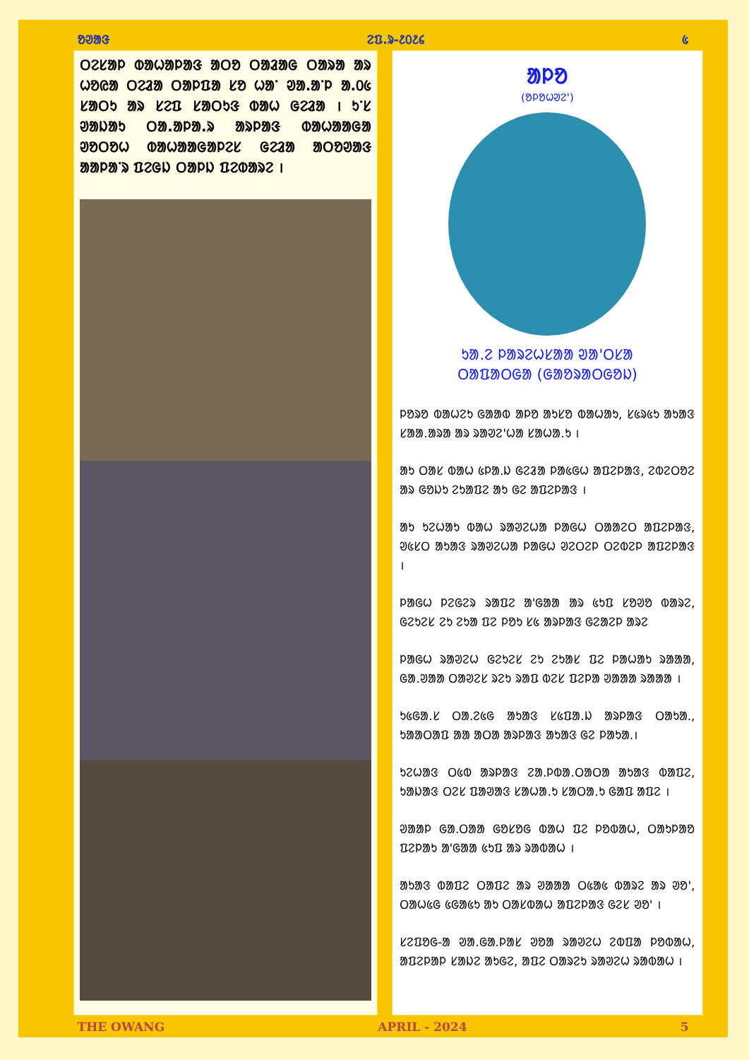ᱚᱣᱟᱝ ᱮᱯ.ᱨ-᱒᱐᱒᱔ ᱕
ᱛᱮᱥᱟᱞ ᱵᱟᱦᱟᱞᱟᱝ ᱟᱛᱚ ᱛᱟᱲᱟᱜ ᱛᱟᱨᱟ ᱟᱨ ᱦᱚᱭᱟ ᱛᱮᱲᱟ ᱛᱟᱞᱯᱟ ᱥᱚ ᱦᱟᱸ ᱣᱟ.ᱟᱸᱞ ᱟ.᱐᱕ ᱥᱟᱛᱩ ᱟᱨ ᱥᱮᱯ ᱥᱟᱛᱩᱝ ᱵᱟᱦ ᱜᱮᱲᱟ । ᱩᱸᱥ ᱣᱟᱡᱟᱩ ᱛᱟ.ᱟᱞᱟ.ᱨ ᱟᱨᱞᱟᱝ ᱵᱟᱦᱟᱟᱜᱟ ᱣᱚᱛᱚᱦ ᱵᱟᱦᱟᱟᱜᱟᱞᱮᱥ ᱜᱮᱲᱟ ᱟᱛᱚᱣᱟᱝ ᱟᱟᱞᱟᱸᱨ ᱯᱮᱜᱡ ᱛᱟᱞᱡ ᱯᱮᱵᱟᱨᱮ ।
ᱟᱞᱚ
(ᱚᱞᱚᱦᱣᱮ')
ᱩᱟ.ᱮ ᱞᱟᱨᱮᱦᱥᱟᱟ ᱣᱟ'ᱛᱥᱟ
ᱛᱟᱯᱟᱛᱜᱟ (ᱜᱟᱚᱨᱟᱛᱜᱚᱡ)
ᱞᱚᱨᱚ ᱵᱟᱦᱮᱩ ᱜᱟᱟᱵ ᱟᱞᱚ ᱟᱩᱥᱚ ᱵᱟᱦᱟᱩ, ᱥ᱕ᱨ᱕ᱩ ᱟᱩᱟᱝ ᱥᱟᱟ.ᱟᱨᱟ ᱟᱨ ᱨᱟᱣᱮ'ᱦᱟ ᱥᱟᱦᱟ.ᱩ ।
ᱟᱩ ᱛᱟᱥ ᱵᱟᱦ ᱕ᱞᱟ.ᱡ ᱜᱮᱲᱟ ᱞᱟ᱕ᱜᱦ ᱟᱯᱮᱞᱟᱝ, ᱮᱵᱮᱛᱚᱮ ᱟᱨ ᱜᱚᱡᱩ ᱮᱩᱟᱯᱮ ᱟᱩ ᱜᱮ ᱟᱯᱮᱞᱟᱝ ।
ᱟᱩ ᱩᱮᱦᱟᱩ ᱵᱟᱦ ᱨᱟᱣᱮᱦᱟ ᱞᱟᱜᱦ ᱛᱟᱟᱮᱛ ᱟᱯᱮᱞᱟᱝ, ᱣ᱕ᱥᱛ ᱟᱩᱟᱝ ᱨᱟᱣᱮᱦᱟ ᱞᱟᱜᱦ ᱣᱮᱛᱮᱞ ᱛᱮᱵᱮᱞ ᱟᱯᱮᱞᱟᱝ ।
ᱞᱟᱜᱦ ᱞᱮᱜᱮᱨ ᱨᱟᱯᱮ ᱟ'ᱜᱟᱟ ᱟᱨ ᱕ᱩᱯ ᱥᱚᱣᱚ ᱵᱟᱨᱮ, ᱜᱮᱩᱮᱥ ᱮᱩ ᱮᱩᱟ ᱯᱮ ᱞᱚᱩ ᱥ᱕ ᱟᱨᱞᱟᱝ ᱜᱮᱟᱮᱞ ᱟᱨᱮ
ᱞᱟᱜᱦ ᱨᱟᱣᱮᱦ ᱜᱮᱩᱮᱥ ᱮᱩ ᱮᱩᱟᱥ ᱯᱮ ᱞᱟᱦᱟᱩ ᱨᱟᱟᱟ, ᱜᱟ.ᱣᱟᱟ ᱛᱟᱣᱮᱥ ᱨᱮᱩ ᱨᱟᱯ ᱵᱮᱥ ᱯᱮᱞᱟ ᱣᱟᱟᱟ ᱨᱟᱟᱟ ।
ᱩ᱕ᱜᱟ.ᱥ ᱛᱟ.ᱮ᱕ᱜ ᱟᱩᱟᱝ ᱥ᱕ᱯᱟ.ᱡ ᱟᱨᱞᱟᱝ ᱛᱟᱩᱟ., ᱩᱟᱟᱛᱟᱯ ᱟᱟ ᱟᱛᱟ ᱟᱨᱞᱟᱝ ᱟᱩᱟᱝ ᱜᱮ ᱞᱟᱩᱟ.।
ᱩᱮᱦᱟᱝ ᱛ᱕ᱵ ᱟᱨᱞᱟᱝ ᱮᱟ.ᱞᱵᱟ.ᱛᱟᱛᱟ ᱟᱩᱟᱝ ᱵᱟᱯᱮ, ᱩᱟᱡᱟᱝ ᱛᱮᱥ ᱯᱟᱣᱟᱝ ᱥᱟᱦᱟ.ᱩ ᱥᱟᱛᱟ.ᱩ ᱜᱟᱯ ᱟᱯᱮ ।
ᱣᱟᱟᱞ ᱜᱟ.ᱛᱟᱟ ᱜᱚᱥᱚᱜ ᱵᱟᱦ ᱯᱮ ᱞᱚᱵᱟᱦ, ᱛᱟᱩᱞᱟᱚ ᱯᱮᱞᱟᱩ ᱟ'ᱜᱟᱟ ᱕ᱩᱯ ᱟᱨ ᱨᱟᱵᱟᱦ ।
ᱟᱩᱟᱝ ᱵᱟᱯᱮ ᱛᱟᱯᱮ ᱟᱨ ᱣᱟᱟᱟ ᱛ᱕ᱟ᱕ ᱵᱟᱨᱮ ᱟᱨ ᱣᱚ', ᱛᱟᱦ᱕ᱜ ᱕ᱜᱟ᱕ᱩ ᱟᱩ ᱛᱟᱥᱵᱟᱦ ᱟᱯᱮᱞᱟᱝ ᱜᱮᱥ ᱣᱚ' ।
ᱥᱮᱯᱚᱜ-ᱟ ᱣᱟ.ᱜᱟ.ᱞᱟᱥ ᱣᱚᱟ ᱨᱟᱣᱮᱦ ᱮᱵᱯᱟ ᱞᱚᱵᱟᱦ, ᱟᱯᱮᱞᱟᱞ ᱥᱟᱡᱮ ᱟᱩᱜᱮ, ᱟᱯᱮ ᱛᱟᱨᱮᱩ ᱨᱟᱣᱮᱦ ᱨᱟᱵᱟᱦ ।
THE OWANG APRIL - 2024 5